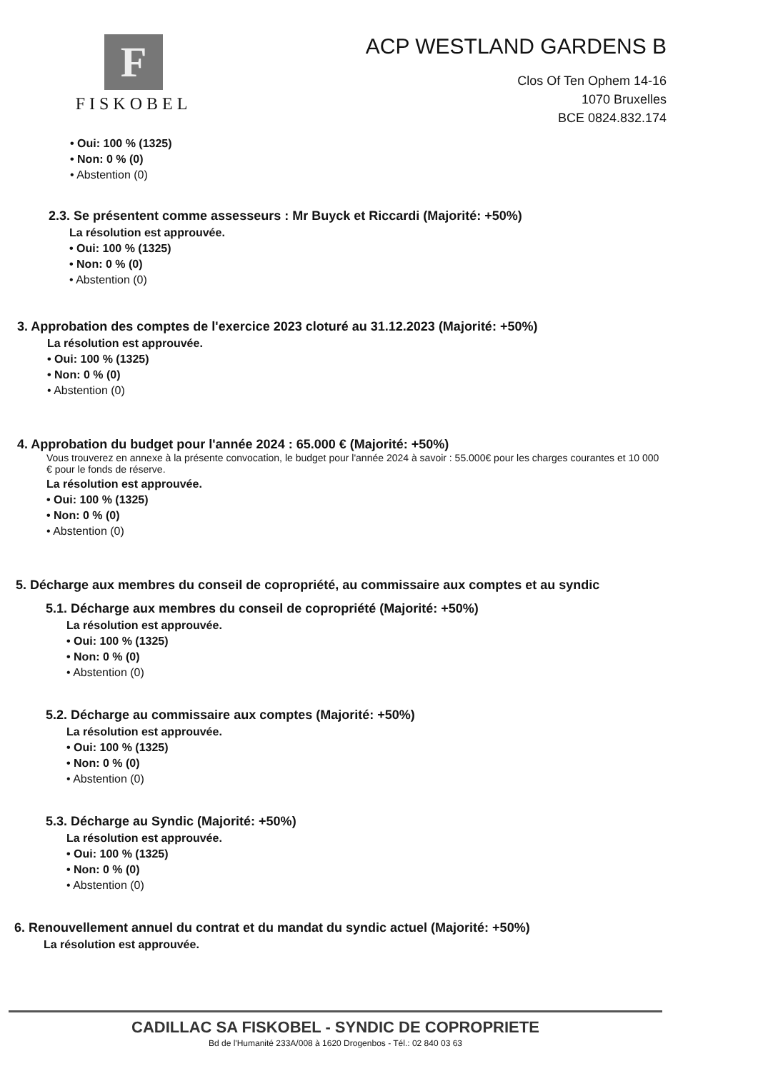F
FISKOBEL
ACP WESTLAND GARDENS B
Clos Of Ten Ophem 14-16
1070 Bruxelles
BCE 0824.832.174
• Oui: 100 % (1325)
• Non: 0 % (0)
• Abstention (0)
2.3. Se présentent comme assesseurs : Mr Buyck et Riccardi (Majorité: +50%)
La résolution est approuvée.
• Oui: 100 % (1325)
• Non: 0 % (0)
• Abstention (0)
3. Approbation des comptes de l'exercice 2023 cloturé au 31.12.2023 (Majorité: +50%)
La résolution est approuvée.
• Oui: 100 % (1325)
• Non: 0 % (0)
• Abstention (0)
4. Approbation du budget pour l'année 2024 : 65.000 € (Majorité: +50%)
Vous trouverez en annexe à la présente convocation, le budget pour l'année 2024 à savoir : 55.000€ pour les charges courantes et 10 000 € pour le fonds de réserve.
La résolution est approuvée.
• Oui: 100 % (1325)
• Non: 0 % (0)
• Abstention (0)
5. Décharge aux membres du conseil de copropriété, au commissaire aux comptes et au syndic
5.1. Décharge aux membres du conseil de copropriété (Majorité: +50%)
La résolution est approuvée.
• Oui: 100 % (1325)
• Non: 0 % (0)
• Abstention (0)
5.2. Décharge au commissaire aux comptes (Majorité: +50%)
La résolution est approuvée.
• Oui: 100 % (1325)
• Non: 0 % (0)
• Abstention (0)
5.3. Décharge au Syndic (Majorité: +50%)
La résolution est approuvée.
• Oui: 100 % (1325)
• Non: 0 % (0)
• Abstention (0)
6. Renouvellement annuel du contrat et du mandat du syndic actuel (Majorité: +50%)
La résolution est approuvée.
CADILLAC SA FISKOBEL - SYNDIC DE COPROPRIETE
Bd de l'Humanité 233A/008 à 1620 Drogenbos - Tél.: 02 840 03 63